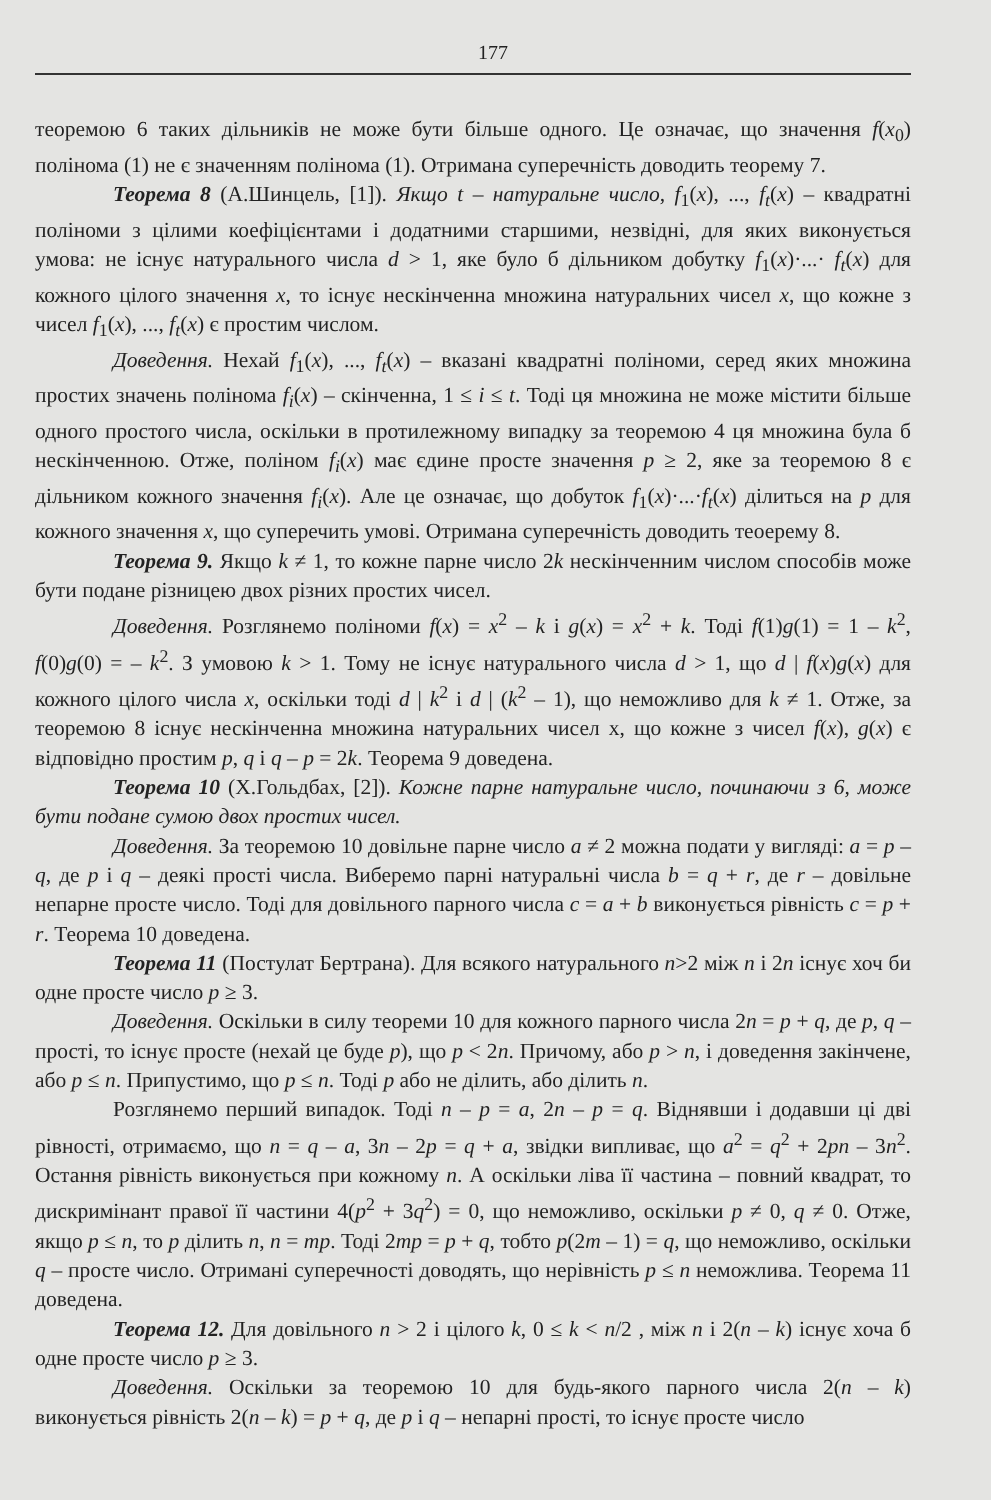177
теоремою 6 таких дільників не може бути більше одного. Це означає, що значення f(x<sub>0</sub>) полінома (1) не є значенням полінома (1). Отримана суперечність доводить теорему 7.
Теорема 8 (А.Шинцель, [1]). Якщо t – натуральне число, f<sub>1</sub>(x), ..., f<sub>t</sub>(x) – квадратні поліноми з цілими коефіцієнтами і додатними старшими, незвідні, для яких виконується умова: не існує натурального числа d > 1, яке було б дільником добутку f<sub>1</sub>(x)·...· f<sub>t</sub>(x) для кожного цілого значення x, то існує нескінченна множина натуральних чисел x, що кожне з чисел f<sub>1</sub>(x), ..., f<sub>t</sub>(x) є простим числом.
Доведення. Нехай f<sub>1</sub>(x), ..., f<sub>t</sub>(x) – вказані квадратні поліноми, серед яких множина простих значень полінома f<sub>i</sub>(x) – скінченна, 1 ≤ i ≤ t. Тоді ця множина не може містити більше одного простого числа, оскільки в протилежному випадку за теоремою 4 ця множина була б нескінченною. Отже, поліном f<sub>i</sub>(x) має єдине просте значення p ≥ 2, яке за теоремою 8 є дільником кожного значення f<sub>i</sub>(x). Але це означає, що добуток f<sub>1</sub>(x)·...·f<sub>t</sub>(x) ділиться на p для кожного значення x, що суперечить умові. Отримана суперечність доводить теоерему 8.
Теорема 9. Якщо k ≠ 1, то кожне парне число 2k нескінченним числом способів може бути подане різницею двох різних простих чисел.
Доведення. Розглянемо поліноми f(x) = x<sup>2</sup> – k і g(x) = x<sup>2</sup> + k. Тоді f(1)g(1) = 1 – k<sup>2</sup>, f(0)g(0) = – k<sup>2</sup>. З умовою k > 1. Тому не існує натурального числа d > 1, що d | f(x)g(x) для кожного цілого числа x, оскільки тоді d | k<sup>2</sup> і d | (k<sup>2</sup> – 1), що неможливо для k ≠ 1. Отже, за теоремою 8 існує нескінченна множина натуральних чисел x, що кожне з чисел f(x), g(x) є відповідно простим p, q і q – p = 2k. Теорема 9 доведена.
Теорема 10 (Х.Гольдбах, [2]). Кожне парне натуральне число, починаючи з 6, може бути подане сумою двох простих чисел.
Доведення. За теоремою 10 довільне парне число a ≠ 2 можна подати у вигляді: a = p – q, де p і q – деякі прості числа. Виберемо парні натуральні числа b = q + r, де r – довільне непарне просте число. Тоді для довільного парного числа c = a + b виконується рівність c = p + r. Теорема 10 доведена.
Теорема 11 (Постулат Бертрана). Для всякого натурального n>2 між n і 2n існує хоч би одне просте число p ≥ 3.
Доведення. Оскільки в силу теореми 10 для кожного парного числа 2n = p + q, де p, q – прості, то існує просте (нехай це буде p), що p < 2n. Причому, або p > n, і доведення закінчене, або p ≤ n. Припустимо, що p ≤ n. Тоді p або не ділить, або ділить n.
Розглянемо перший випадок. Тоді n – p = a, 2n – p = q. Віднявши і додавши ці дві рівності, отримаємо, що n = q – a, 3n – 2p = q + a, звідки випливає, що a<sup>2</sup> = q<sup>2</sup> + 2pn – 3n<sup>2</sup>. Остання рівність виконується при кожному n. А оскільки ліва її частина – повний квадрат, то дискримінант правої її частини 4(p<sup>2</sup> + 3q<sup>2</sup>) = 0, що неможливо, оскільки p ≠ 0, q ≠ 0. Отже, якщо p ≤ n, то p ділить n, n = mp. Тоді 2mp = p + q, тобто p(2m – 1) = q, що неможливо, оскільки q – просте число. Отримані суперечності доводять, що нерівність p ≤ n неможлива. Теорема 11 доведена.
Теорема 12. Для довільного n > 2 і цілого k, 0 ≤ k < n/2 , між n і 2(n – k) існує хоча б одне просте число p ≥ 3.
Доведення. Оскільки за теоремою 10 для будь-якого парного числа 2(n – k) виконується рівність 2(n – k) = p + q, де p і q – непарні прості, то існує просте число